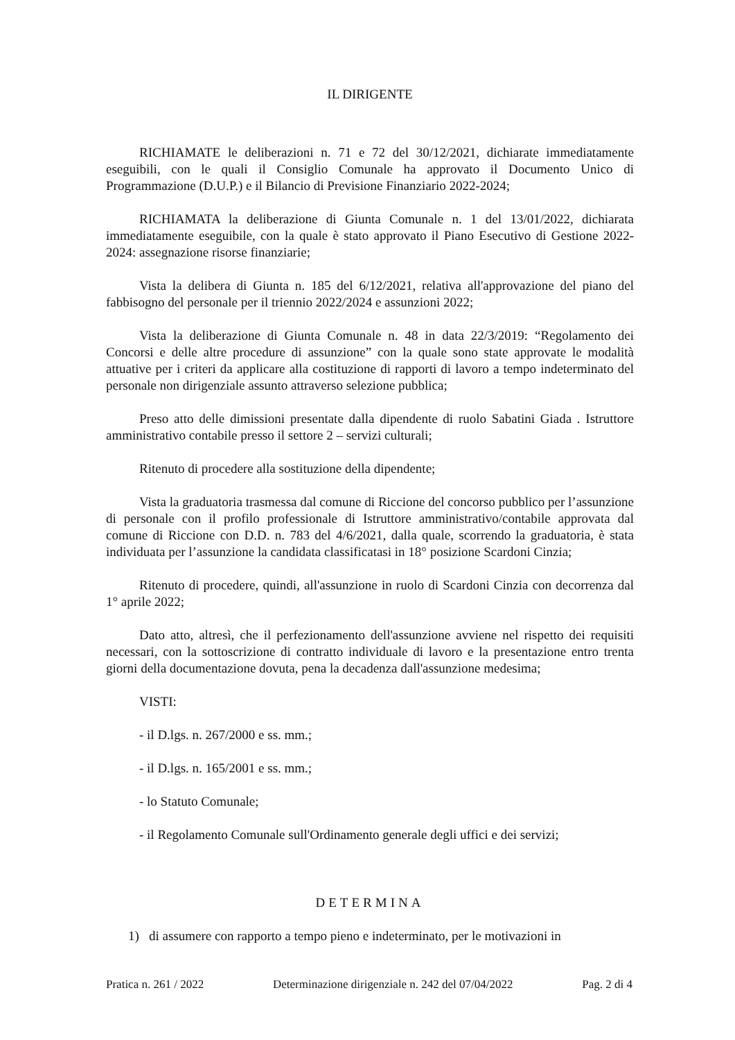IL DIRIGENTE
RICHIAMATE le deliberazioni n. 71 e 72 del 30/12/2021, dichiarate immediatamente eseguibili, con le quali il Consiglio Comunale ha approvato il Documento Unico di Programmazione (D.U.P.) e il Bilancio di Previsione Finanziario 2022-2024;
RICHIAMATA la deliberazione di Giunta Comunale n. 1 del 13/01/2022, dichiarata immediatamente eseguibile, con la quale è stato approvato il Piano Esecutivo di Gestione 2022-2024: assegnazione risorse finanziarie;
Vista la delibera di Giunta n. 185 del 6/12/2021, relativa all'approvazione del piano del fabbisogno del personale per il triennio 2022/2024 e assunzioni 2022;
Vista la deliberazione di Giunta Comunale n. 48 in data 22/3/2019: “Regolamento dei Concorsi e delle altre procedure di assunzione” con la quale sono state approvate le modalità attuative per i criteri da applicare alla costituzione di rapporti di lavoro a tempo indeterminato del personale non dirigenziale assunto attraverso selezione pubblica;
Preso atto delle dimissioni presentate dalla dipendente di ruolo Sabatini Giada . Istruttore amministrativo contabile presso il settore 2 – servizi culturali;
Ritenuto di procedere alla sostituzione della dipendente;
Vista la graduatoria trasmessa dal comune di Riccione del concorso pubblico per l’assunzione di personale con il profilo professionale di Istruttore amministrativo/contabile approvata dal comune di Riccione con D.D. n. 783 del 4/6/2021, dalla quale, scorrendo la graduatoria, è stata individuata per l’assunzione la candidata classificatasi in 18° posizione Scardoni Cinzia;
Ritenuto di procedere, quindi, all'assunzione in ruolo di Scardoni Cinzia con decorrenza dal 1° aprile 2022;
Dato atto, altresì, che il perfezionamento dell'assunzione avviene nel rispetto dei requisiti necessari, con la sottoscrizione di contratto individuale di lavoro e la presentazione entro trenta giorni della documentazione dovuta, pena la decadenza dall'assunzione medesima;
VISTI:
- il D.lgs. n. 267/2000 e ss. mm.;
- il D.lgs. n. 165/2001 e ss. mm.;
- lo Statuto Comunale;
- il Regolamento Comunale sull'Ordinamento generale degli uffici e dei servizi;
DETERMINA
1) di assumere con rapporto a tempo pieno e indeterminato, per le motivazioni in
Pratica n. 261 / 2022 Determinazione dirigenziale n. 242 del 07/04/2022 Pag. 2 di 4